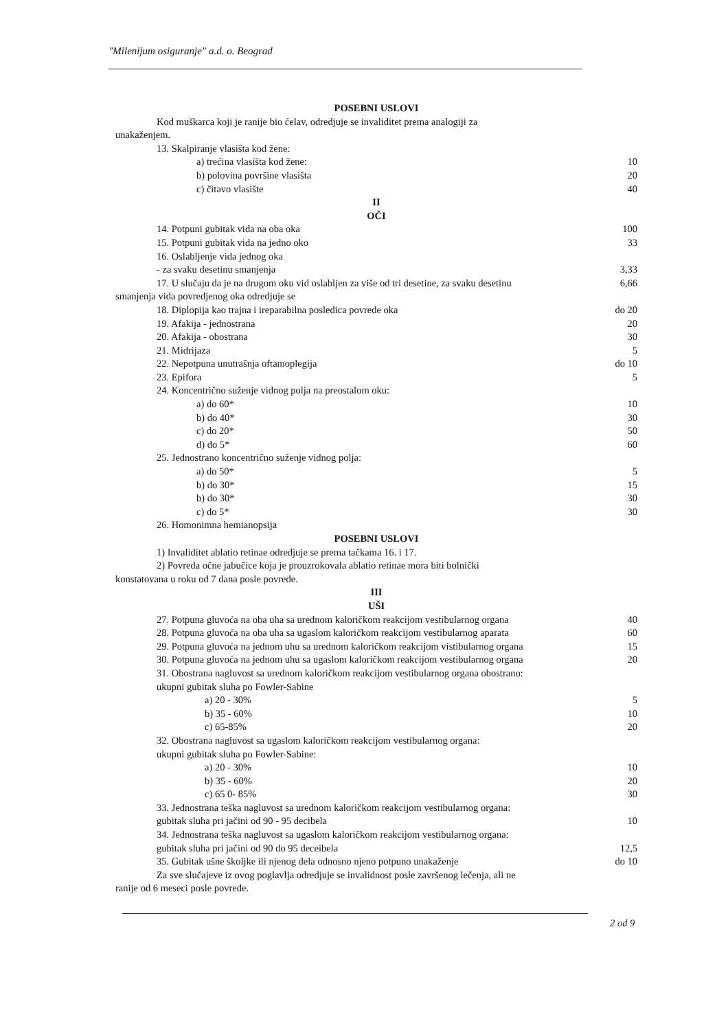"Milenijum osiguranje" a.d. o. Beograd
POSEBNI USLOVI
Kod muškarca koji je ranije bio ćelav, odredjuje se invaliditet prema analogiji za
unakaženjem.
13. Skalpiranje vlasišta kod žene:
a) trećina vlasišta kod žene: 10
b) polovina površine vlasišta 20
c) čitavo vlasište 40
II
OČI
14. Potpuni gubitak vida na oba oka 100
15. Potpuni gubitak vida na jedno oko 33
16. Oslabljenje vida jednog oka
- za svaku desetinu smanjenja 3,33
17. U slučaju da je na drugom oku vid oslabljen za više od tri desetine, za svaku desetinu 6,66
smanjenja vida povredjenog oka odredjuje se
18. Diplopija kao trajna i ireparabilna posledica povrede oka do 20
19. Afakija - jednostrana 20
20. Afakija - obostrana 30
21. Midrijaza 5
22. Nepotpuna unutrašnja oftamoplegija do 10
23. Epifora 5
24. Koncentrično suženje vidnog polja na preostalom oku:
a) do 60* 10
b) do 40* 30
c) do 20* 50
d) do 5* 60
25. Jednostrano koncentrično suženje vidnog polja:
a) do 50* 5
b) do 30* 15
b) do 30* 30
c) do 5* 30
26. Homonimna hemianopsija
POSEBNI USLOVI
1) Invaliditet ablatio retinae odredjuje se prema tačkama 16. i 17.
2) Povreda očne jabučice koja je prouzrokovala ablatio retinae mora biti bolnički
konstatovana u roku od 7 dana posle povrede.
III
UŠI
27. Potpuna gluvoća na oba uha sa urednom kaloričkom reakcijom vestibularnog organa 40
28. Potpuna gluvoća na oba uha sa ugaslom kaloričkom reakcijom vestibularnog aparata 60
29. Potpuna gluvoća na jednom uhu sa urednom kaloričkom reakcijom vistibularnog organa 15
30. Potpuna gluvoća na jednom uhu sa ugaslom kaloričkom reakcijom vestibularnog organa 20
31. Obostrana nagluvost sa urednom kaloričkom reakcijom vestibularnog organa obostrano:
ukupni gubitak sluha po Fowler-Sabine
a) 20 - 30% 5
b) 35 - 60% 10
c) 65-85% 20
32. Obostrana nagluvost sa ugaslom kaloričkom reakcijom vestibularnog organa:
ukupni gubitak sluha po Fowler-Sabine:
a) 20 - 30% 10
b) 35 - 60% 20
c) 65 0- 85% 30
33. Jednostrana teška nagluvost sa urednom kaloričkom reakcijom vestibularnog organa:
gubitak sluha pri jačini od 90 - 95 decibela 10
34. Jednostrana teška nagluvost sa ugaslom kaloričkom reakcijom vestibularnog organa:
gubitak sluha pri jačini od 90 do 95 deceibela 12,5
35. Gubitak ušne školjke ili njenog dela odnosno njeno potpuno unakaženje do 10
Za sve slučajeve iz ovog poglavlja odredjuje se invalidnost posle završenog lečenja, ali ne
ranije od 6 meseci posle povrede.
2 od 9